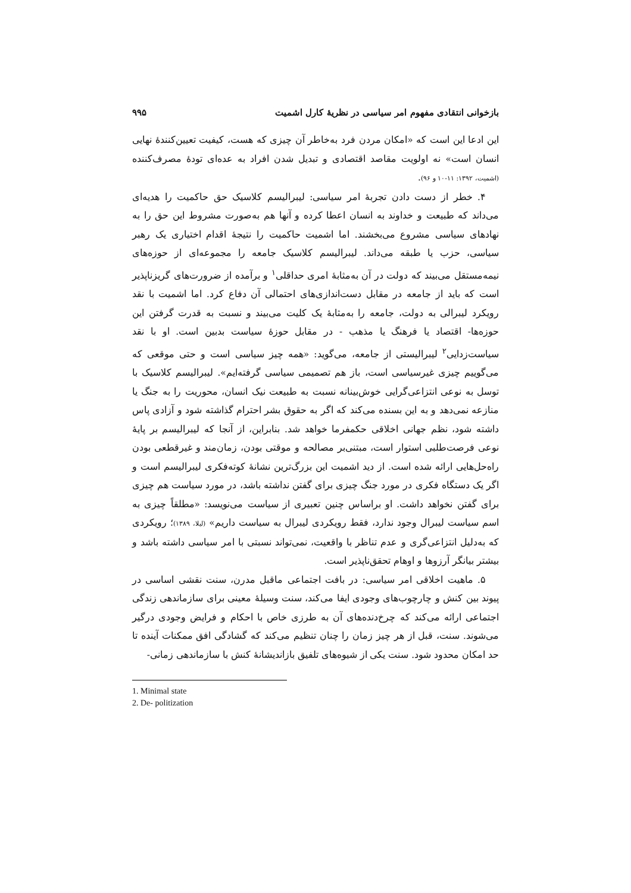بازخوانی انتقادی مفهوم امر سیاسی در نظریهٔ کارل اشمیت ۹۹۵
این ادعا این است که «امکان مردن فرد به‌خاطر آن چیزی که هست، کیفیت تعیین‌کنندهٔ نهایی انسان است» نه اولویت مقاصد اقتصادی و تبدیل شدن افراد به عده‌ای تودهٔ مصرف‌کننده (اشمیت، ۱۳۹۲: ۱۱-۱۰ و ۹۶).
۴. خطر از دست دادن تجربهٔ امر سیاسی: لیبرالیسم کلاسیک حق حاکمیت را هدیه‌ای می‌داند که طبیعت و خداوند به انسان اعطا کرده و آنها هم به‌صورت مشروط این حق را به نهادهای سیاسی مشروع می‌بخشند. اما اشمیت حاکمیت را نتیجهٔ اقدام اختیاری یک رهبر سیاسی، حزب یا طبقه می‌داند. لیبرالیسم کلاسیک جامعه را مجموعه‌ای از حوزه‌های نیمه‌مستقل می‌بیند که دولت در آن به‌مثابهٔ امری حداقلی<sup>۱</sup> و برآمده از ضرورت‌های گریزناپذیر است که باید از جامعه در مقابل دست‌اندازی‌های احتمالی آن دفاع کرد. اما اشمیت با نقد رویکرد لیبرالی به دولت، جامعه را به‌مثابهٔ یک کلیت می‌بیند و نسبت به قدرت گرفتن این حوزه‌ها- اقتصاد یا فرهنگ یا مذهب - در مقابل حوزهٔ سیاست بدبین است. او با نقد سیاست‌زدایی<sup>۲</sup> لیبرالیستی از جامعه، می‌گوید: «همه چیز سیاسی است و حتی موقعی که می‌گوییم چیزی غیرسیاسی است، باز هم تصمیمی سیاسی گرفته‌ایم». لیبرالیسم کلاسیک با توسل به نوعی انتزاعی‌گرایی خوش‌بینانه نسبت به طبیعت نیک انسان، محوریت را به جنگ یا منازعه نمی‌دهد و به این بسنده می‌کند که اگر به حقوق بشر احترام گذاشته شود و آزادی پاس داشته شود، نظم جهانی اخلاقی حکمفرما خواهد شد. بنابراین، از آنجا که لیبرالیسم بر پایهٔ نوعی فرصت‌طلبی استوار است، مبتنی‌بر مصالحه و موقتی بودن، زمان‌مند و غیرقطعی بودن راه‌حل‌هایی ارائه شده است. از دید اشمیت این بزرگ‌ترین نشانهٔ کوته‌فکری لیبرالیسم است و اگر یک دستگاه فکری در مورد جنگ چیزی برای گفتن نداشته باشد، در مورد سیاست هم چیزی برای گفتن نخواهد داشت. او براساس چنین تعبیری از سیاست می‌نویسد: «مطلقاً چیزی به اسم سیاست لیبرال وجود ندارد، فقط رویکردی لیبرال به سیاست داریم» (لیلا، ۱۳۸۹)؛ رویکردی که به‌دلیل انتزاعی‌گری و عدم تناظر با واقعیت، نمی‌تواند نسبتی با امر سیاسی داشته باشد و بیشتر بیانگر آرزوها و اوهام تحقق‌ناپذیر است.
۵. ماهیت اخلاقی امر سیاسی: در بافت اجتماعی ماقبل مدرن، سنت نقشی اساسی در پیوند بین کنش و چارچوب‌های وجودی ایفا می‌کند، سنت وسیلهٔ معینی برای سازماندهی زندگی اجتماعی ارائه می‌کند که چرخ‌دنده‌های آن به طرزی خاص با احکام و فرایض وجودی درگیر می‌شوند. سنت، قبل از هر چیز زمان را چنان تنظیم می‌کند که گشادگی افق ممکنات آینده تا حد امکان محدود شود. سنت یکی از شیوه‌های تلفیق بازاندیشانهٔ کنش با سازماندهی زمانی-
1. Minimal state
2. De- politization